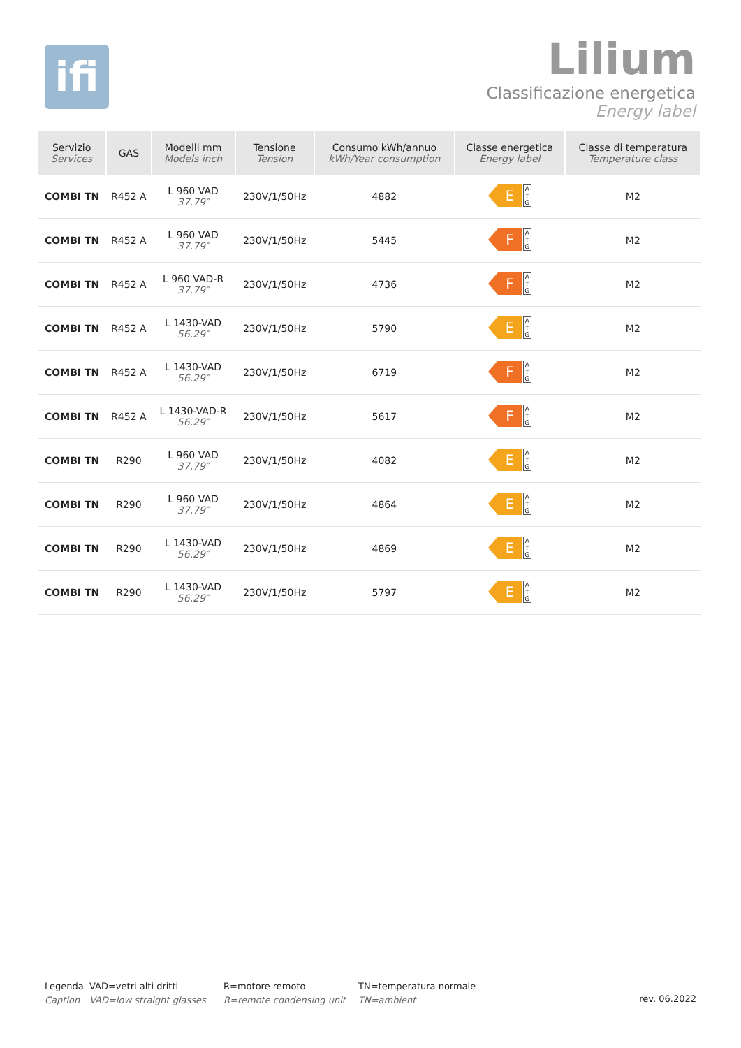ifi
Lilium
Classificazione energetica
Energy label
| Servizio Services | GAS | Modelli mm Models inch | Tensione Tension | Consumo kWh/annuo kWh/Year consumption | Classe energetica Energy label | Classe di temperatura Temperature class |
| --- | --- | --- | --- | --- | --- | --- |
| COMBI TN | R452 A | L 960 VAD 37.79″ | 230V/1/50Hz | 4882 | E A ↑ G | M2 |
| COMBI TN | R452 A | L 960 VAD 37.79″ | 230V/1/50Hz | 5445 | F A ↑ G | M2 |
| COMBI TN | R452 A | L 960 VAD-R 37.79″ | 230V/1/50Hz | 4736 | F A ↑ G | M2 |
| COMBI TN | R452 A | L 1430-VAD 56.29″ | 230V/1/50Hz | 5790 | E A ↑ G | M2 |
| COMBI TN | R452 A | L 1430-VAD 56.29″ | 230V/1/50Hz | 6719 | F A ↑ G | M2 |
| COMBI TN | R452 A | L 1430-VAD-R 56.29″ | 230V/1/50Hz | 5617 | F A ↑ G | M2 |
| COMBI TN | R290 | L 960 VAD 37.79″ | 230V/1/50Hz | 4082 | E A ↑ G | M2 |
| COMBI TN | R290 | L 960 VAD 37.79″ | 230V/1/50Hz | 4864 | E A ↑ G | M2 |
| COMBI TN | R290 | L 1430-VAD 56.29″ | 230V/1/50Hz | 4869 | E A ↑ G | M2 |
| COMBI TN | R290 | L 1430-VAD 56.29″ | 230V/1/50Hz | 5797 | E A ↑ G | M2 |
Legenda
Caption
VAD=vetri alti dritti
VAD=low straight glasses
R=motore remoto
R=remote condensing unit
TN=temperatura normale
TN=ambient
rev. 06.2022